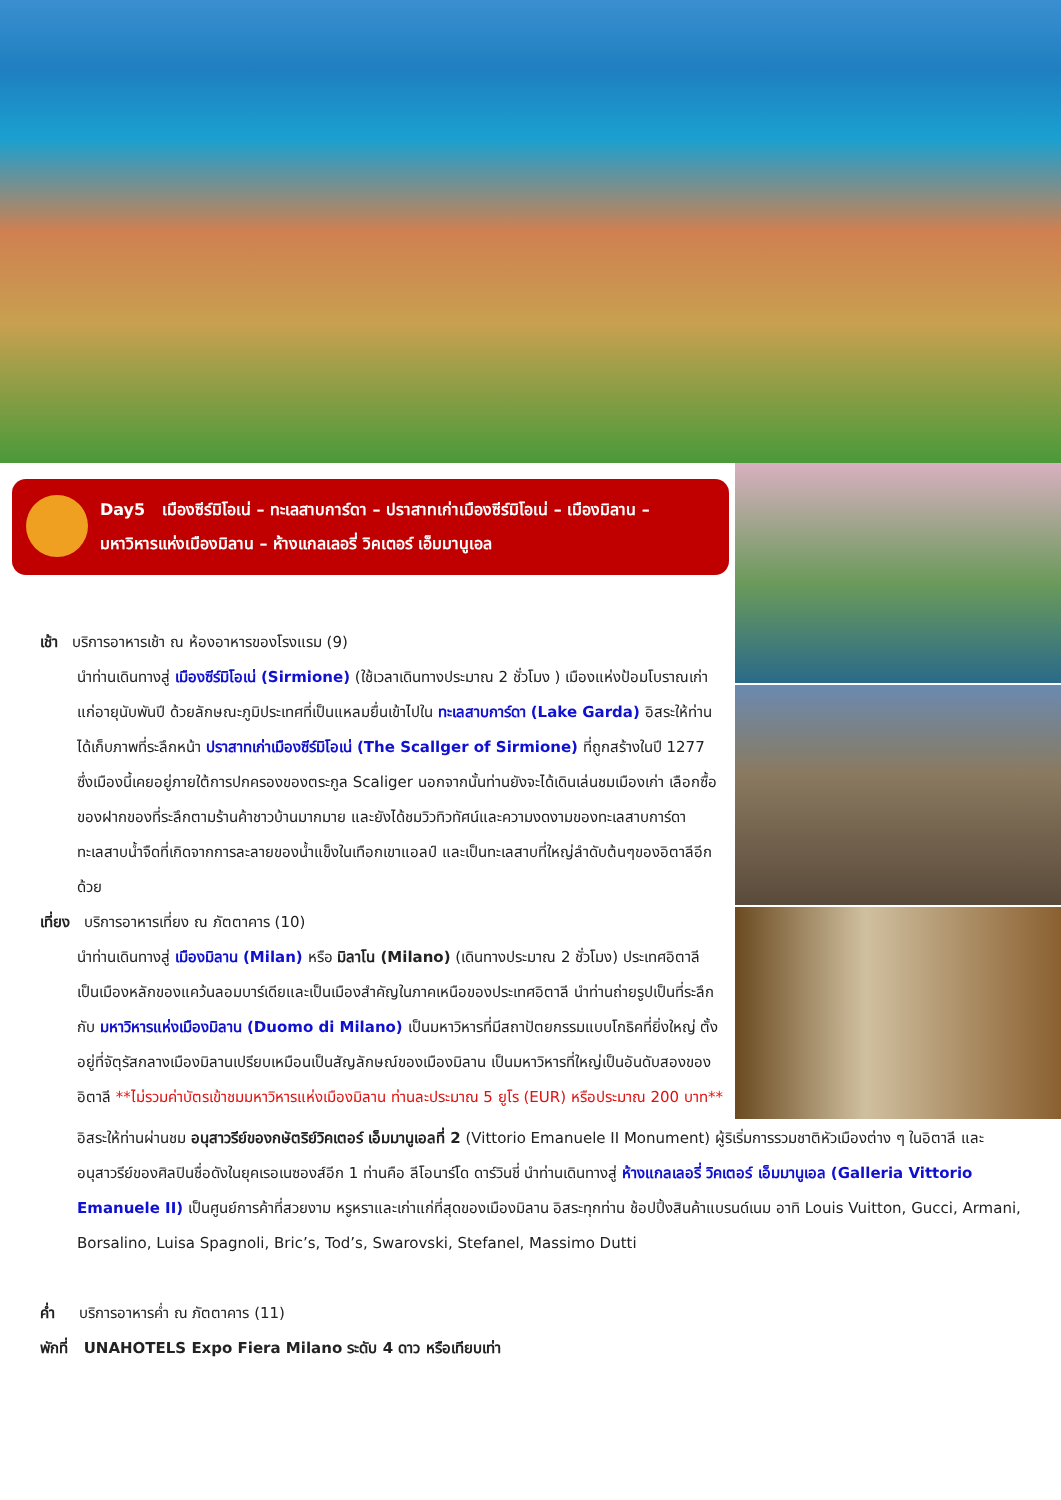Day5 เมืองซีร์มิโอเน่ – ทะเลสาบการ์ดา – ปราสาทเก่าเมืองซีร์มิโอเน่ – เมืองมิลาน –
มหาวิหารแห่งเมืองมิลาน – ห้างแกลเลอรี่ วิคเตอร์ เอ็มมานูเอล
เช้า บริการอาหารเช้า ณ ห้องอาหารของโรงแรม (9)
นำท่านเดินทางสู่ เมืองซีร์มิโอเน่ (Sirmione) (ใช้เวลาเดินทางประมาณ 2 ชั่วโมง ) เมืองแห่งป้อมโบราณเก่าแก่อายุนับพันปี ด้วยลักษณะภูมิประเทศที่เป็นแหลมยื่นเข้าไปใน ทะเลสาบการ์ดา (Lake Garda) อิสระให้ท่านได้เก็บภาพที่ระลึกหน้า ปราสาทเก่าเมืองซีร์มิโอเน่ (The Scallger of Sirmione) ที่ถูกสร้างในปี 1277 ซึ่งเมืองนี้เคยอยู่ภายใต้การปกครองของตระกูล Scaliger นอกจากนั้นท่านยังจะได้เดินเล่นชมเมืองเก่า เลือกซื้อของฝากของที่ระลึกตามร้านค้าชาวบ้านมากมาย และยังได้ชมวิวทิวทัศน์และความงดงามของทะเลสาบการ์ดา ทะเลสาบน้ำจืดที่เกิดจากการละลายของน้ำแข็งในเทือกเขาแอลป์ และเป็นทะเลสาบที่ใหญ่ลำดับต้นๆของอิตาลีอีกด้วย
เที่ยง บริการอาหารเที่ยง ณ ภัตตาคาร (10)
นำท่านเดินทางสู่ เมืองมิลาน (Milan) หรือ มิลาโน (Milano) (เดินทางประมาณ 2 ชั่วโมง) ประเทศอิตาลี เป็นเมืองหลักของแคว้นลอมบาร์เดียและเป็นเมืองสำคัญในภาคเหนือของประเทศอิตาลี นำท่านถ่ายรูปเป็นที่ระลึกกับ มหาวิหารแห่งเมืองมิลาน (Duomo di Milano) เป็นมหาวิหารที่มีสถาปัตยกรรมแบบโกธิคที่ยิ่งใหญ่ ตั้งอยู่ที่จัตุรัสกลางเมืองมิลานเปรียบเหมือนเป็นสัญลักษณ์ของเมืองมิลาน เป็นมหาวิหารที่ใหญ่เป็นอันดับสองของอิตาลี **ไม่รวมค่าบัตรเข้าชมมหาวิหารแห่งเมืองมิลาน ท่านละประมาณ 5 ยูโร (EUR) หรือประมาณ 200 บาท**
อิสระให้ท่านผ่านชม อนุสาวรีย์ของกษัตริย์วิคเตอร์ เอ็มมานูเอลที่ 2 (Vittorio Emanuele II Monument) ผู้ริเริ่มการรวมชาติหัวเมืองต่าง ๆ ในอิตาลี และอนุสาวรีย์ของศิลปินชื่อดังในยุคเรอเนซองส์อีก 1 ท่านคือ ลีโอนาร์โด ดาร์วินชี่ นำท่านเดินทางสู่ ห้างแกลเลอรี่ วิคเตอร์ เอ็มมานูเอล (Galleria Vittorio Emanuele II) เป็นศูนย์การค้าที่สวยงาม หรูหราและเก่าแก่ที่สุดของเมืองมิลาน อิสระทุกท่าน ช้อปปิ้งสินค้าแบรนด์เนม อาทิ Louis Vuitton, Gucci, Armani, Borsalino, Luisa Spagnoli, Bric’s, Tod’s, Swarovski, Stefanel, Massimo Dutti
ค่ำ บริการอาหารค่ำ ณ ภัตตาคาร (11)
พักที่ UNAHOTELS Expo Fiera Milano ระดับ 4 ดาว หรือเทียบเท่า